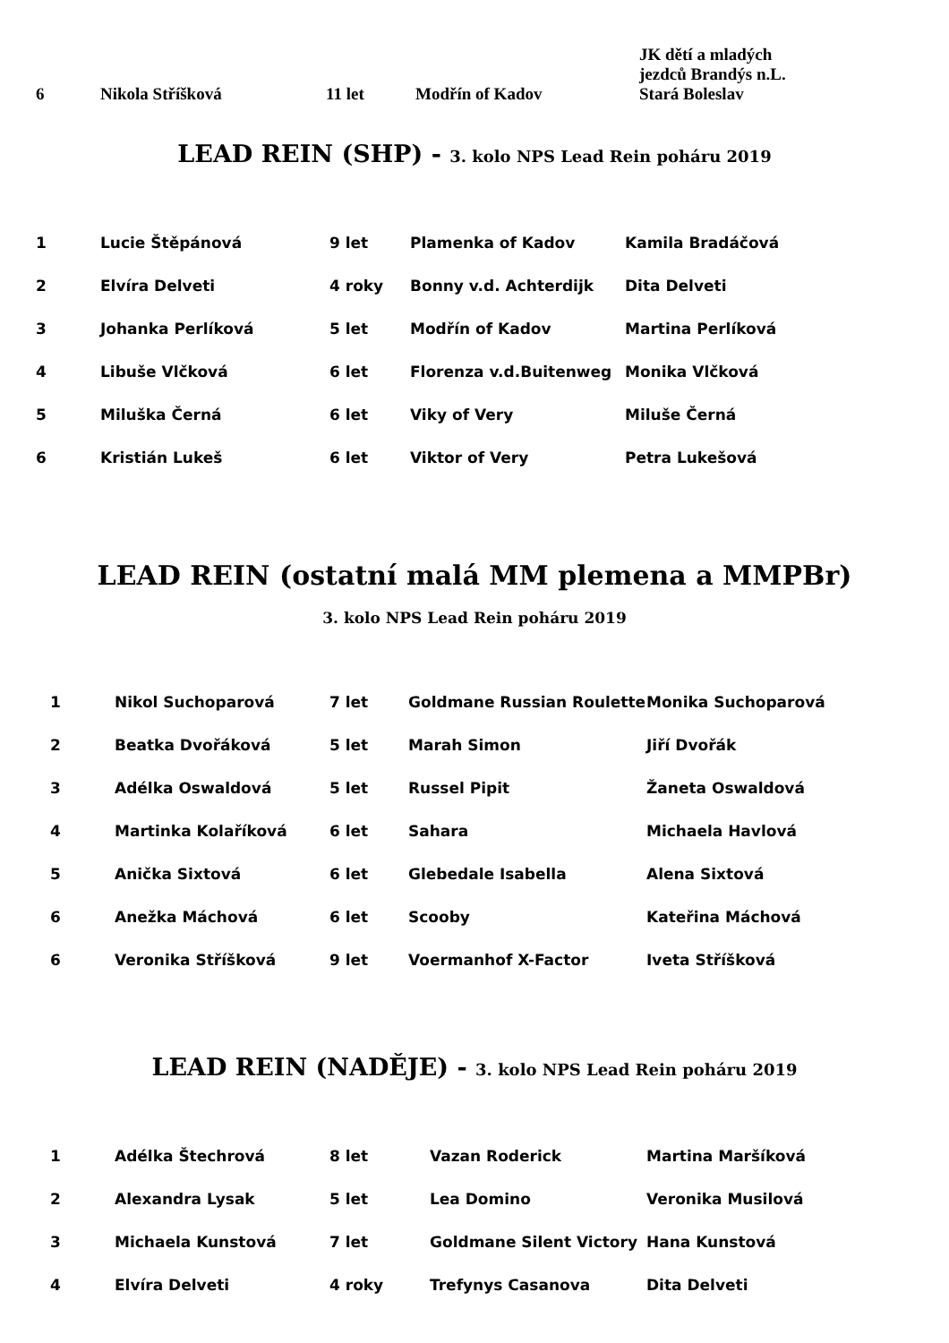| 6 | Nikola Stříšková | 11 let | Modřín of Kadov | JK dětí a mladých jezdců Brandýs n.L. Stará Boleslav |
LEAD REIN (SHP) - 3. kolo NPS Lead Rein poháru 2019
| 1 | Lucie Štěpánová | 9 let | Plamenka of Kadov | Kamila Bradáčová |
| 2 | Elvíra Delveti | 4 roky | Bonny v.d. Achterdijk | Dita Delveti |
| 3 | Johanka Perlíková | 5 let | Modřín of Kadov | Martina Perlíková |
| 4 | Libuše Vlčková | 6 let | Florenza v.d.Buitenweg | Monika Vlčková |
| 5 | Miluška Černá | 6 let | Viky of Very | Miluše Černá |
| 6 | Kristián Lukeš | 6 let | Viktor of Very | Petra Lukešová |
LEAD REIN (ostatní malá MM plemena a MMPBr)
3. kolo NPS Lead Rein poháru 2019
| 1 | Nikol Suchoparová | 7 let | Goldmane Russian Roulette | Monika Suchoparová |
| 2 | Beatka Dvořáková | 5 let | Marah Simon | Jiří Dvořák |
| 3 | Adélka Oswaldová | 5 let | Russel Pipit | Žaneta Oswaldová |
| 4 | Martinka Kolaříková | 6 let | Sahara | Michaela Havlová |
| 5 | Anička Sixtová | 6 let | Glebedale Isabella | Alena Sixtová |
| 6 | Anežka Máchová | 6 let | Scooby | Kateřina Máchová |
| 6 | Veronika Stříšková | 9 let | Voermanhof X-Factor | Iveta Stříšková |
LEAD REIN (NADĚJE) - 3. kolo NPS Lead Rein poháru 2019
| 1 | Adélka Štechrová | 8 let | Vazan Roderick | Martina Maršíková |
| 2 | Alexandra Lysak | 5 let | Lea Domino | Veronika Musilová |
| 3 | Michaela Kunstová | 7 let | Goldmane Silent Victory | Hana Kunstová |
| 4 | Elvíra Delveti | 4 roky | Trefynys Casanova | Dita Delveti |